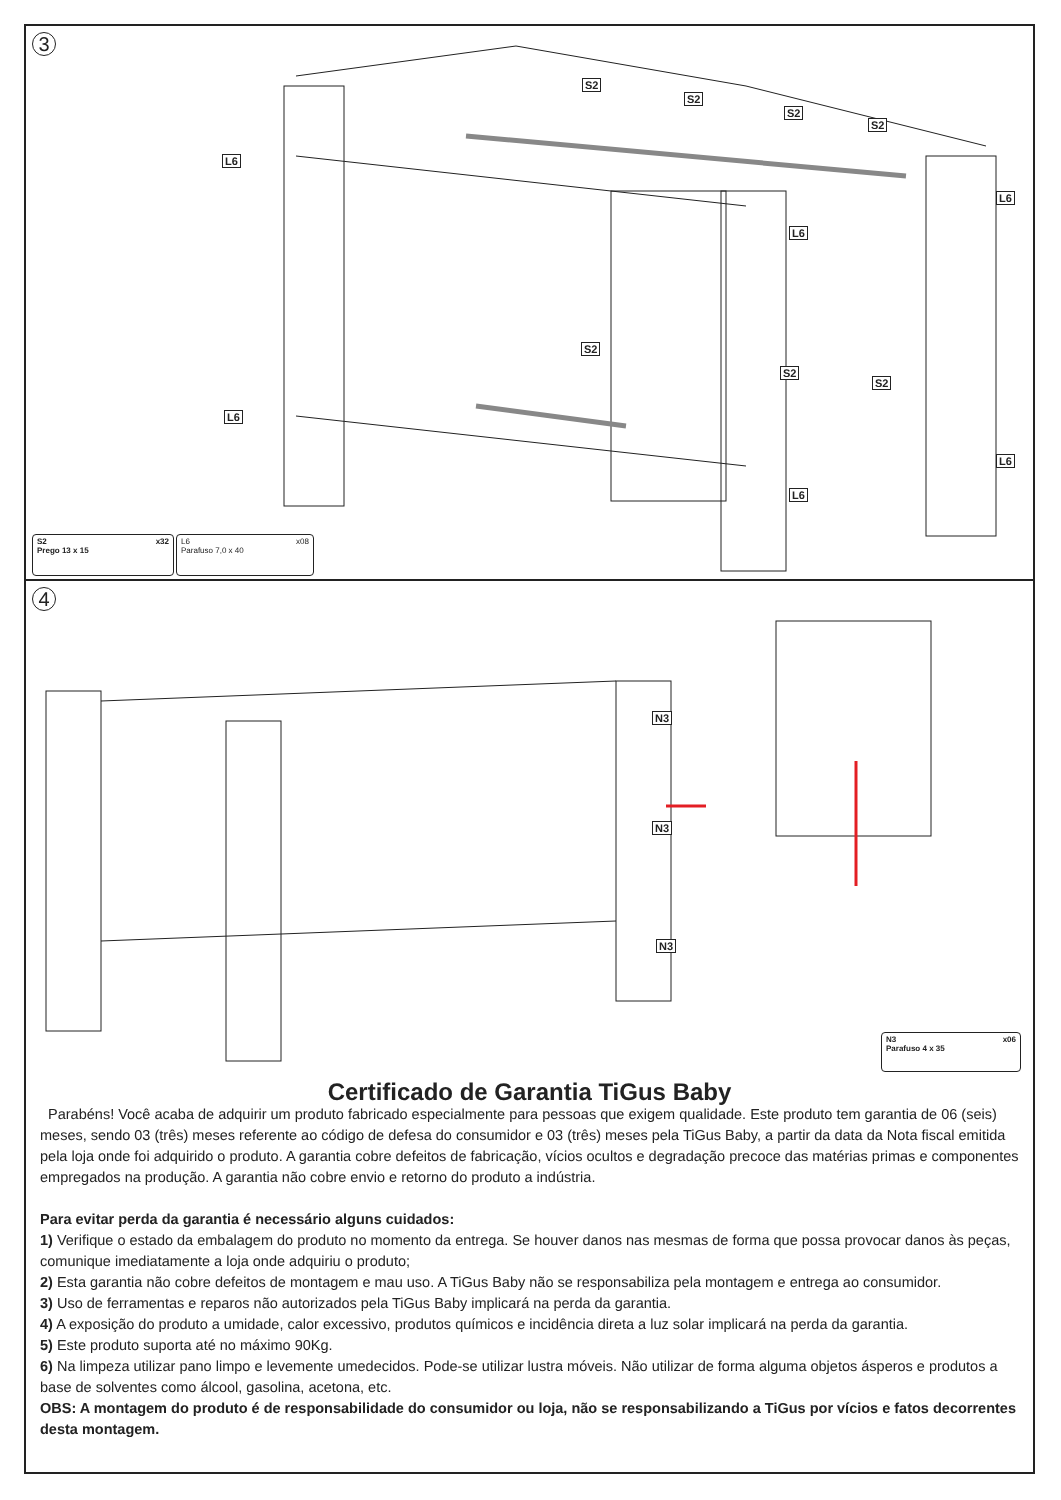3
S2
S2
S2
S2
L6
L6
L6
S2
S2
S2
L6
L6
L6
S2 x32
Prego 13 x 15
L6 x08
Parafuso 7,0 x 40
4
N3
N3
N3
N3 x06
Parafuso 4 x 35
Certificado de Garantia TiGus Baby
Parabéns! Você acaba de adquirir um produto fabricado especialmente para pessoas que exigem qualidade. Este produto tem garantia de 06 (seis) meses, sendo 03 (três) meses referente ao código de defesa do consumidor e 03 (três) meses pela TiGus Baby, a partir da data da Nota fiscal emitida pela loja onde foi adquirido o produto. A garantia cobre defeitos de fabricação, vícios ocultos e degradação precoce das matérias primas e componentes empregados na produção. A garantia não cobre envio e retorno do produto a indústria.
Para evitar perda da garantia é necessário alguns cuidados:
1) Verifique o estado da embalagem do produto no momento da entrega. Se houver danos nas mesmas de forma que possa provocar danos às peças, comunique imediatamente a loja onde adquiriu o produto;
2) Esta garantia não cobre defeitos de montagem e mau uso. A TiGus Baby não se responsabiliza pela montagem e entrega ao consumidor.
3) Uso de ferramentas e reparos não autorizados pela TiGus Baby implicará na perda da garantia.
4) A exposição do produto a umidade, calor excessivo, produtos químicos e incidência direta a luz solar implicará na perda da garantia.
5) Este produto suporta até no máximo 90Kg.
6) Na limpeza utilizar pano limpo e levemente umedecidos. Pode-se utilizar lustra móveis. Não utilizar de forma alguma objetos ásperos e produtos a base de solventes como álcool, gasolina, acetona, etc.
OBS: A montagem do produto é de responsabilidade do consumidor ou loja, não se responsabilizando a TiGus por vícios e fatos decorrentes desta montagem.